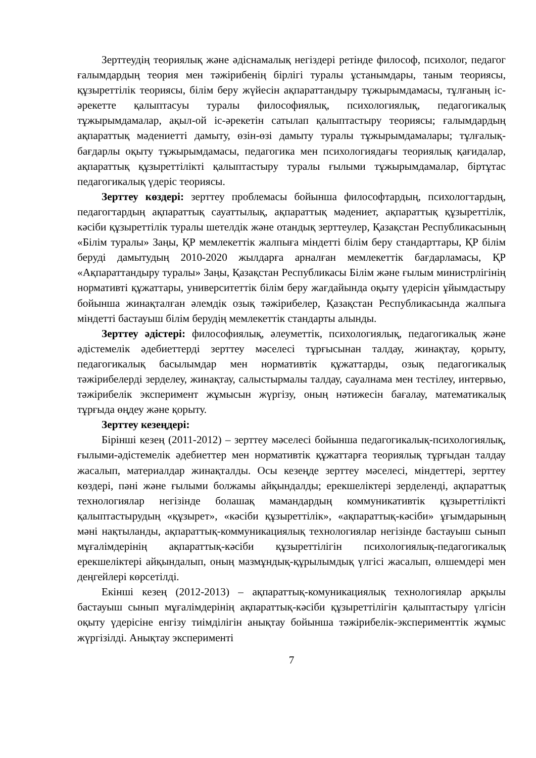Зерттеудің теориялық және әдіснамалық негіздері ретінде философ, психолог, педагог ғалымдардың теория мен тәжірибенің бірлігі туралы ұстанымдары, таным теориясы, құзыреттілік теориясы, білім беру жүйесін ақпараттандыру тұжырымдамасы, тұлғаның іс-әрекетте қалыптасуы туралы философиялық, психологиялық, педагогикалық тұжырымдамалар, ақыл-ой іс-әрекетін сатылап қалыптастыру теориясы; ғалымдардың ақпараттық мәдениетті дамыту, өзін-өзі дамыту туралы тұжырымдамалары; тұлғалық-бағдарлы оқыту тұжырымдамасы, педагогика мен психологиядағы теориялық қағидалар, ақпараттық құзыреттілікті қалыптастыру туралы ғылыми тұжырымдамалар, біртұтас педагогикалық үдеріс теориясы.
Зерттеу көздері: зерттеу проблемасы бойынша философтардың, психологтардың, педагогтардың ақпараттық сауаттылық, ақпараттық мәдениет, ақпараттық құзыреттілік, кәсіби құзыреттілік туралы шетелдік және отандық зерттеулер, Қазақстан Республикасының «Білім туралы» Заңы, ҚР мемлекеттік жалпыға міндетті білім беру стандарттары, ҚР білім беруді дамытудың 2010-2020 жылдарға арналған мемлекеттік бағдарламасы, ҚР «Ақпараттандыру туралы» Заңы, Қазақстан Республикасы Білім және ғылым министрлігінің нормативті құжаттары, университеттік білім беру жағдайында оқыту үдерісін ұйымдастыру бойынша жинақталған әлемдік озық тәжірибелер, Қазақстан Республикасында жалпыға міндетті бастауыш білім берудің мемлекеттік стандарты алынды.
Зерттеу әдістері: философиялық, әлеуметтік, психологиялық, педагогикалық және әдістемелік әдебиеттерді зерттеу мәселесі тұрғысынан талдау, жинақтау, қорыту, педагогикалық басылымдар мен нормативтік құжаттарды, озық педагогикалық тәжірибелерді зерделеу, жинақтау, салыстырмалы талдау, сауалнама мен тестілеу, интервью, тәжірибелік эксперимент жұмысын жүргізу, оның нәтижесін бағалау, математикалық тұрғыда өңдеу және қорыту.
Зерттеу кезеңдері:
Бірінші кезең (2011-2012) – зерттеу мәселесі бойынша педагогикалық-психологиялық, ғылыми-әдістемелік әдебиеттер мен нормативтік құжаттарға теориялық тұрғыдан талдау жасалып, материалдар жинақталды. Осы кезеңде зерттеу мәселесі, міндеттері, зерттеу көздері, пәні және ғылыми болжамы айқындалды; ерекшеліктері зерделенді, ақпараттық технологиялар негізінде болашақ мамандардың коммуникативтік құзыреттілікті қалыптастырудың «құзырет», «кәсіби құзыреттілік», «ақпараттық-кәсіби» ұғымдарының мәні нақтыланды, ақпараттық-коммуникациялық технологиялар негізінде бастауыш сынып мұғалімдерінің ақпараттық-кәсіби құзыреттілігін психологиялық-педагогикалық ерекшеліктері айқындалып, оның мазмұндық-құрылымдық үлгісі жасалып, өлшемдері мен деңгейлері көрсетілді.
Екінші кезең (2012-2013) – ақпараттық-комуникациялық технологиялар арқылы бастауыш сынып мұғалімдерінің ақпараттық-кәсіби құзыреттілігін қалыптастыру үлгісін оқыту үдерісіне енгізу тиімділігін анықтау бойынша тәжірибелік-эксперименттік жұмыс жүргізілді. Анықтау эксперименті
7